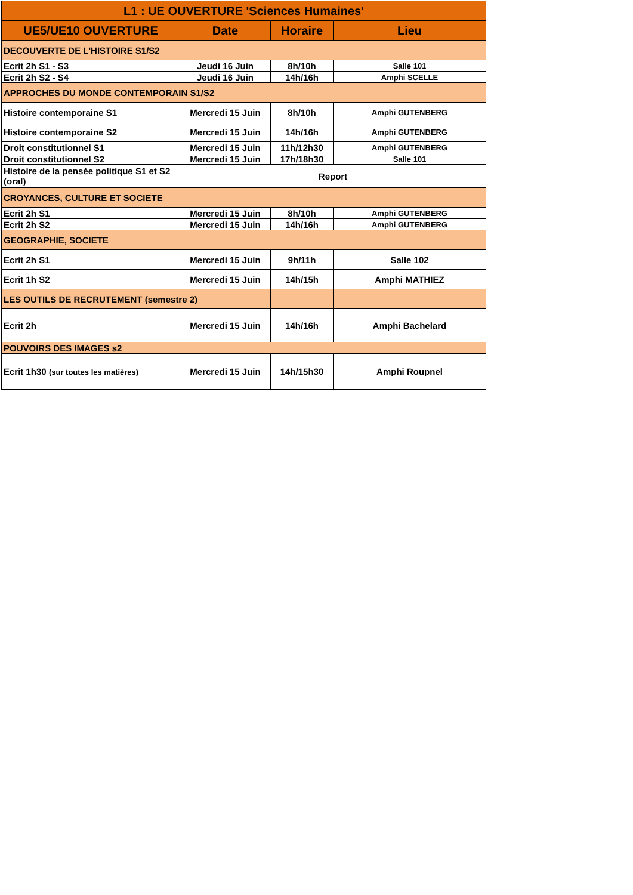| L1 : UE OUVERTURE 'Sciences Humaines' | | | |
| UE5/UE10 OUVERTURE | Date | Horaire | Lieu |
| DECOUVERTE DE L'HISTOIRE S1/S2 | | | |
| Ecrit 2h S1 - S3 | Jeudi 16 Juin | 8h/10h | Salle 101 |
| Ecrit 2h S2 - S4 | Jeudi 16 Juin | 14h/16h | Amphi SCELLE |
| APPROCHES DU MONDE CONTEMPORAIN S1/S2 | | | |
| Histoire contemporaine S1 | Mercredi 15 Juin | 8h/10h | Amphi GUTENBERG |
| Histoire contemporaine S2 | Mercredi 15 Juin | 14h/16h | Amphi GUTENBERG |
| Droit constitutionnel S1 | Mercredi 15 Juin | 11h/12h30 | Amphi GUTENBERG |
| Droit constitutionnel S2 | Mercredi 15 Juin | 17h/18h30 | Salle 101 |
| Histoire de la pensée politique S1 et S2 (oral) | Report | | |
| CROYANCES, CULTURE ET SOCIETE | | | |
| Ecrit 2h S1 | Mercredi 15 Juin | 8h/10h | Amphi GUTENBERG |
| Ecrit 2h S2 | Mercredi 15 Juin | 14h/16h | Amphi GUTENBERG |
| GEOGRAPHIE, SOCIETE | | | |
| Ecrit 2h S1 | Mercredi 15 Juin | 9h/11h | Salle 102 |
| Ecrit 1h S2 | Mercredi 15 Juin | 14h/15h | Amphi MATHIEZ |
| LES OUTILS DE RECRUTEMENT (semestre 2) | | | |
| Ecrit 2h | Mercredi 15 Juin | 14h/16h | Amphi Bachelard |
| POUVOIRS DES IMAGES s2 | | | |
| Ecrit 1h30 (sur toutes les matières) | Mercredi 15 Juin | 14h/15h30 | Amphi Roupnel |